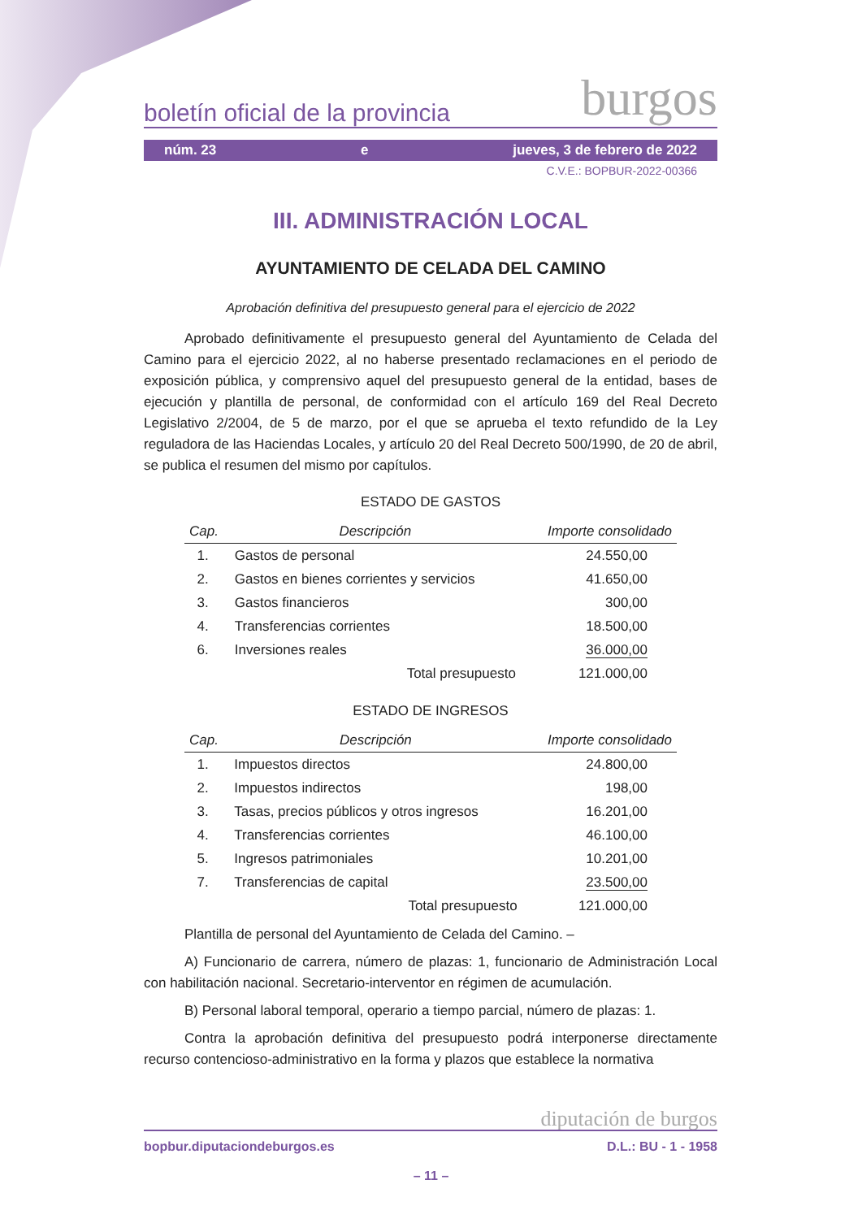boletín oficial de la provincia burgos
núm. 23 e jueves, 3 de febrero de 2022
C.V.E.: BOPBUR-2022-00366
III. ADMINISTRACIÓN LOCAL
AYUNTAMIENTO DE CELADA DEL CAMINO
Aprobación definitiva del presupuesto general para el ejercicio de 2022
Aprobado definitivamente el presupuesto general del Ayuntamiento de Celada del Camino para el ejercicio 2022, al no haberse presentado reclamaciones en el periodo de exposición pública, y comprensivo aquel del presupuesto general de la entidad, bases de ejecución y plantilla de personal, de conformidad con el artículo 169 del Real Decreto Legislativo 2/2004, de 5 de marzo, por el que se aprueba el texto refundido de la Ley reguladora de las Haciendas Locales, y artículo 20 del Real Decreto 500/1990, de 20 de abril, se publica el resumen del mismo por capítulos.
ESTADO DE GASTOS
| Cap. | Descripción | Importe consolidado |
| --- | --- | --- |
| 1. | Gastos de personal | 24.550,00 |
| 2. | Gastos en bienes corrientes y servicios | 41.650,00 |
| 3. | Gastos financieros | 300,00 |
| 4. | Transferencias corrientes | 18.500,00 |
| 6. | Inversiones reales | 36.000,00 |
| | Total presupuesto | 121.000,00 |
ESTADO DE INGRESOS
| Cap. | Descripción | Importe consolidado |
| --- | --- | --- |
| 1. | Impuestos directos | 24.800,00 |
| 2. | Impuestos indirectos | 198,00 |
| 3. | Tasas, precios públicos y otros ingresos | 16.201,00 |
| 4. | Transferencias corrientes | 46.100,00 |
| 5. | Ingresos patrimoniales | 10.201,00 |
| 7. | Transferencias de capital | 23.500,00 |
| | Total presupuesto | 121.000,00 |
Plantilla de personal del Ayuntamiento de Celada del Camino. –
A) Funcionario de carrera, número de plazas: 1, funcionario de Administración Local con habilitación nacional. Secretario-interventor en régimen de acumulación.
B) Personal laboral temporal, operario a tiempo parcial, número de plazas: 1.
Contra la aprobación definitiva del presupuesto podrá interponerse directamente recurso contencioso-administrativo en la forma y plazos que establece la normativa
diputación de burgos
bopbur.diputaciondeburgos.es D.L.: BU - 1 - 1958
– 11 –